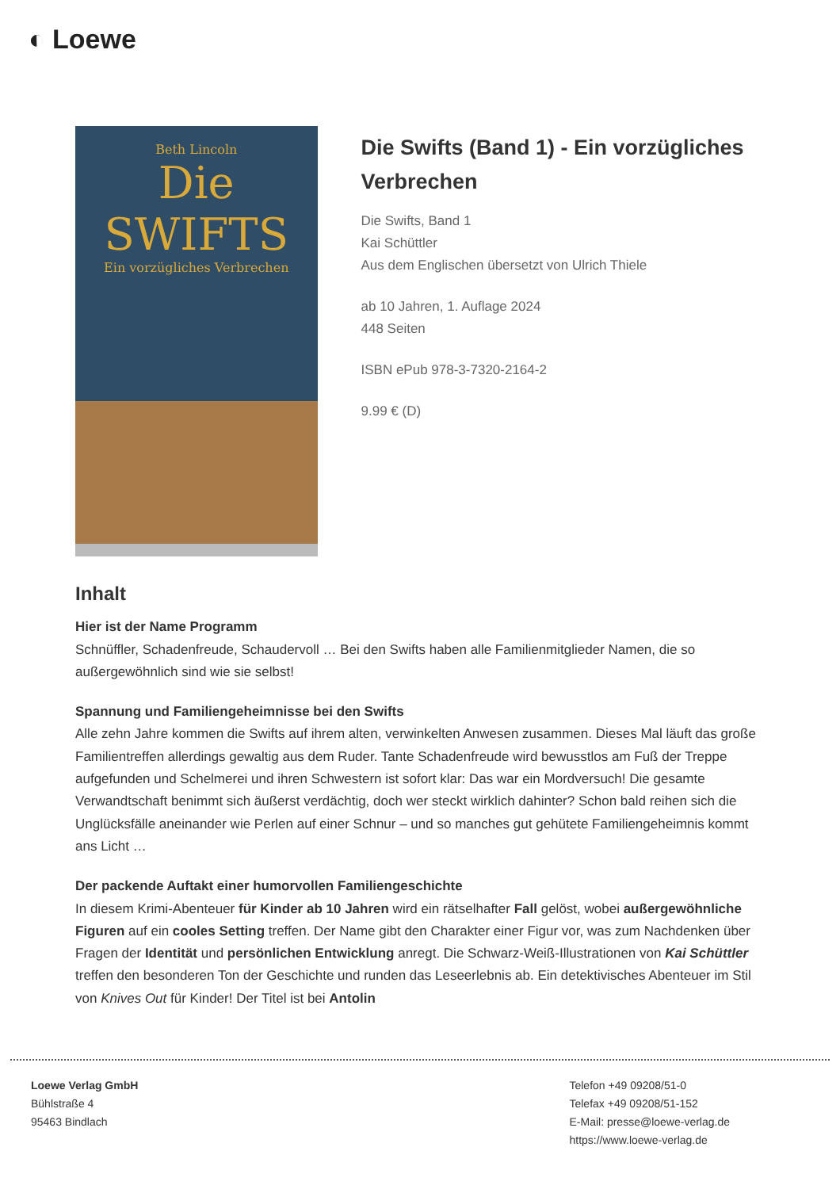◐ Loewe
Beth Lincoln
Die SWIFTS
Ein vorzügliches Verbrechen
Die Swifts (Band 1) - Ein vorzügliches Verbrechen
Die Swifts, Band 1
Kai Schüttler
Aus dem Englischen übersetzt von Ulrich Thiele
ab 10 Jahren, 1. Auflage 2024
448 Seiten
ISBN ePub 978-3-7320-2164-2
9.99 € (D)
Inhalt
Hier ist der Name Programm
Schnüffler, Schadenfreude, Schaudervoll … Bei den Swifts haben alle Familienmitglieder Namen, die so außergewöhnlich sind wie sie selbst!
Spannung und Familiengeheimnisse bei den Swifts
Alle zehn Jahre kommen die Swifts auf ihrem alten, verwinkelten Anwesen zusammen. Dieses Mal läuft das große Familientreffen allerdings gewaltig aus dem Ruder. Tante Schadenfreude wird bewusstlos am Fuß der Treppe aufgefunden und Schelmerei und ihren Schwestern ist sofort klar: Das war ein Mordversuch! Die gesamte Verwandtschaft benimmt sich äußerst verdächtig, doch wer steckt wirklich dahinter? Schon bald reihen sich die Unglücksfälle aneinander wie Perlen auf einer Schnur – und so manches gut gehütete Familiengeheimnis kommt ans Licht …
Der packende Auftakt einer humorvollen Familiengeschichte
In diesem Krimi-Abenteuer für Kinder ab 10 Jahren wird ein rätselhafter Fall gelöst, wobei außergewöhnliche Figuren auf ein cooles Setting treffen. Der Name gibt den Charakter einer Figur vor, was zum Nachdenken über Fragen der Identität und persönlichen Entwicklung anregt. Die Schwarz-Weiß-Illustrationen von Kai Schüttler treffen den besonderen Ton der Geschichte und runden das Leseerlebnis ab. Ein detektivisches Abenteuer im Stil von Knives Out für Kinder! Der Titel ist bei Antolin
Loewe Verlag GmbH
Bühlstraße 4
95463 Bindlach
Telefon +49 09208/51-0
Telefax +49 09208/51-152
E-Mail: presse@loewe-verlag.de
https://www.loewe-verlag.de